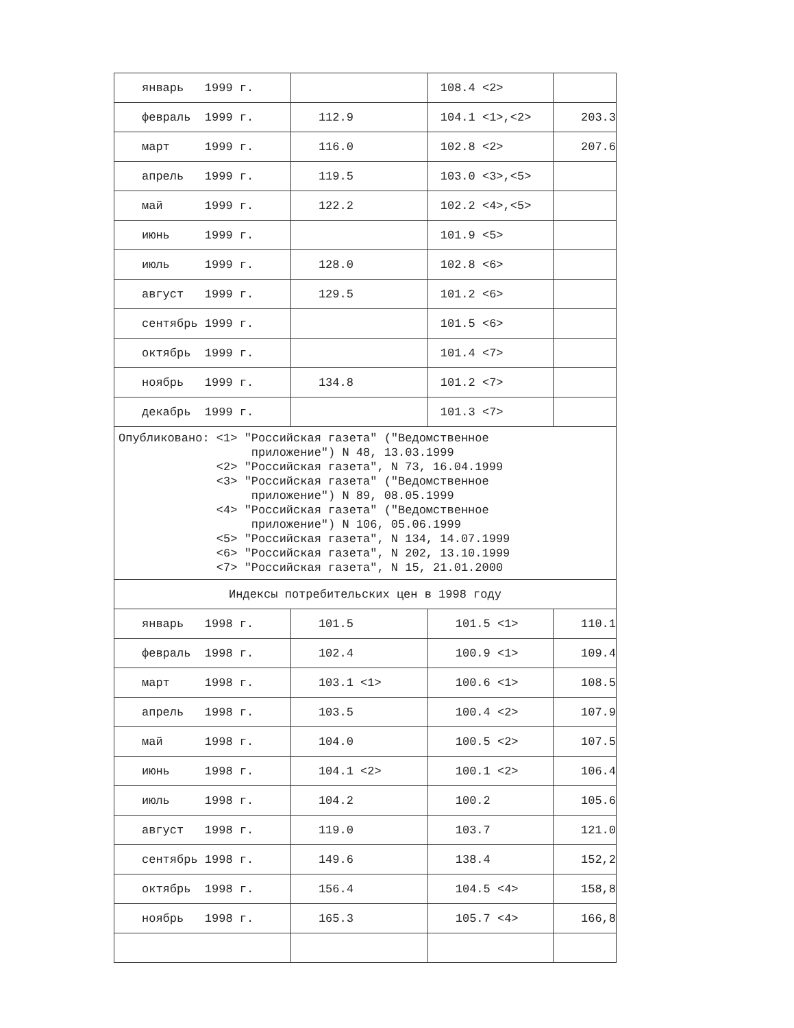| январь 1999 г. | | 108.4 <2> | |
| февраль 1999 г. | 112.9 | 104.1 <1>,<2> | 203.3 |
| март 1999 г. | 116.0 | 102.8 <2> | 207.6 |
| апрель 1999 г. | 119.5 | 103.0 <3>,<5> | |
| май 1999 г. | 122.2 | 102.2 <4>,<5> | |
| июнь 1999 г. | | 101.9 <5> | |
| июль 1999 г. | 128.0 | 102.8 <6> | |
| август 1999 г. | 129.5 | 101.2 <6> | |
| сентябрь 1999 г. | | 101.5 <6> | |
| октябрь 1999 г. | | 101.4 <7> | |
| ноябрь 1999 г. | 134.8 | 101.2 <7> | |
| декабрь 1999 г. | | 101.3 <7> | |
| Опубликовано: <1> "Российская газета" ("Ведомственное приложение") N 48, 13.03.1999 <2> "Российская газета", N 73, 16.04.1999 <3> "Российская газета" ("Ведомственное приложение") N 89, 08.05.1999 <4> "Российская газета" ("Ведомственное приложение") N 106, 05.06.1999 <5> "Российская газета", N 134, 14.07.1999 <6> "Российская газета", N 202, 13.10.1999 <7> "Российская газета", N 15, 21.01.2000 | | | |
| Индексы потребительских цен в 1998 году | | | |
| январь 1998 г. | 101.5 | 101.5 <1> | 110.1 |
| февраль 1998 г. | 102.4 | 100.9 <1> | 109.4 |
| март 1998 г. | 103.1 <1> | 100.6 <1> | 108.5 |
| апрель 1998 г. | 103.5 | 100.4 <2> | 107.9 |
| май 1998 г. | 104.0 | 100.5 <2> | 107.5 |
| июнь 1998 г. | 104.1 <2> | 100.1 <2> | 106.4 |
| июль 1998 г. | 104.2 | 100.2 | 105.6 |
| август 1998 г. | 119.0 | 103.7 | 121.0 |
| сентябрь 1998 г. | 149.6 | 138.4 | 152,2 |
| октябрь 1998 г. | 156.4 | 104.5 <4> | 158,8 |
| ноябрь 1998 г. | 165.3 | 105.7 <4> | 166,8 |